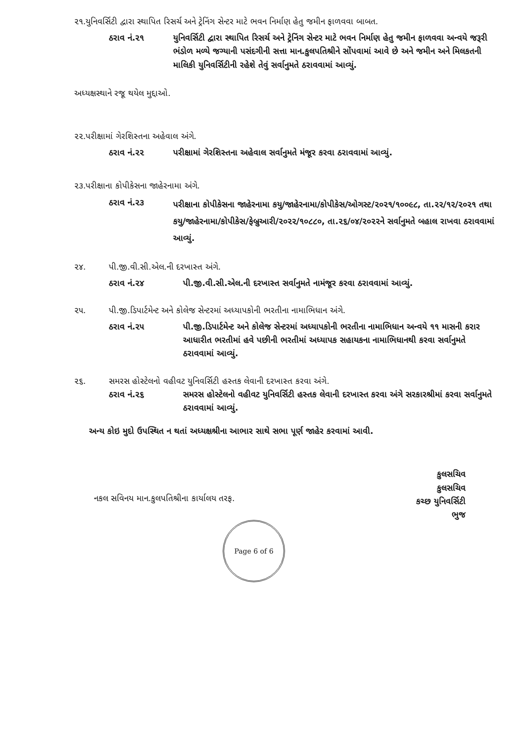૨૧.યુનિવર્સિટી દ્વારા સ્થાપિત રિસર્ચ અને ટ્રેનિંગ સેન્ટર માટે ભવન નિર્માણ હેતુ જમીન ફાળવવા બાબત.
ઠરાવ નં.૨૧ યુનિવર્સિટી દ્વારા સ્થાપિત રિસર્ચ અને ટ્રેનિંગ સેન્ટર માટે ભવન નિર્માણ હેતુ જમીન ફાળવવા અન્વયે જરૂરી ભંડોળ મળ્યે જગ્યાની પસંદગીની સત્તા માન.કુલપતિશ્રીને સોંપવામાં આવે છે અને જમીન અને મિલકતની માલિકી યુનિવર્સિટીની રહેશે તેવું સર્વાનુમતે ઠરાવવામાં આવ્યું.
અધ્યક્ષસ્થાને રજૂ થયેલ મુદ્દાઓ.
૨૨.પરીક્ષામાં ગેરશિસ્તના અહેવાલ અંગે.
ઠરાવ નં.૨૨ પરીક્ષામાં ગેરશિસ્તના અહેવાલ સર્વાનુમતે મંજૂર કરવા ઠરાવવામાં આવ્યું.
૨૩.પરીક્ષાના કોપીકેસના જાહેરનામા અંગે.
ઠરાવ નં.૨૩
પરીક્ષાના કોપીકેસના જાહેરનામા કયુ/જાહેરનામા/કોપીકેસ/ઓગસ્ટ/૨૦૨૧/૧૦૦૯૮, તા.૨૨/૧૨/૨૦૨૧ તથા કયુ/જાહેરનામા/કોપીકેસ/ફેબ્રુઆરી/૨૦૨૨/૧૦૮૮૦, તા.૨૬/૦૪/૨૦૨૨ને સર્વાનુમતે બહાલ રાખવા ઠરાવવામાં આવ્યું.
૨૪. પી.જી.વી.સી.એલ.ની દરખાસ્ત અંગે.
ઠરાવ નં.૨૪ પી.જી.વી.સી.એલ.ની દરખાસ્ત સર્વાનુમતે નામંજૂર કરવા ઠરાવવામાં આવ્યું.
૨૫. પી.જી.ડિપાર્ટમેન્ટ અને કોલેજ સેન્ટરમાં અધ્યાપકોની ભરતીના નામાભિધાન અંગે.
ઠરાવ નં.૨૫ પી.જી.ડિપાર્ટમેન્ટ અને કોલેજ સેન્ટરમાં અધ્યાપકોની ભરતીના નામાભિધાન અન્વયે ૧૧ માસની કરાર આધારીત ભરતીમાં હવે પછીની ભરતીમાં અધ્યાપક સહાયકના નામાભિધાનથી કરવા સર્વાનુમતે ઠરાવવામાં આવ્યું.
૨૬. સમરસ હોસ્ટેલનો વહીવટ યુનિવર્સિટી હસ્તક લેવાની દરખાસ્ત કરવા અંગે.
ઠરાવ નં.૨૬ સમરસ હોસ્ટેલનો વહીવટ યુનિવર્સિટી હસ્તક લેવાની દરખાસ્ત કરવા અંગે સરકારશ્રીમાં કરવા સર્વાનુમતે ઠરાવવામાં આવ્યું.
અન્ય કોઇ મુદો ઉપસ્થિત ન થતાં અધ્યક્ષશ્રીના આભાર સાથે સભા પૂર્ણ જાહેર કરવામાં આવી.
કુલસચિવ
કુલસચિવ
કચ્છ યુનિવર્સિટી
ભુજ
નકલ સવિનય માન.કુલપતિશ્રીના કાર્યાલય તરફ.
Page 6 of 6